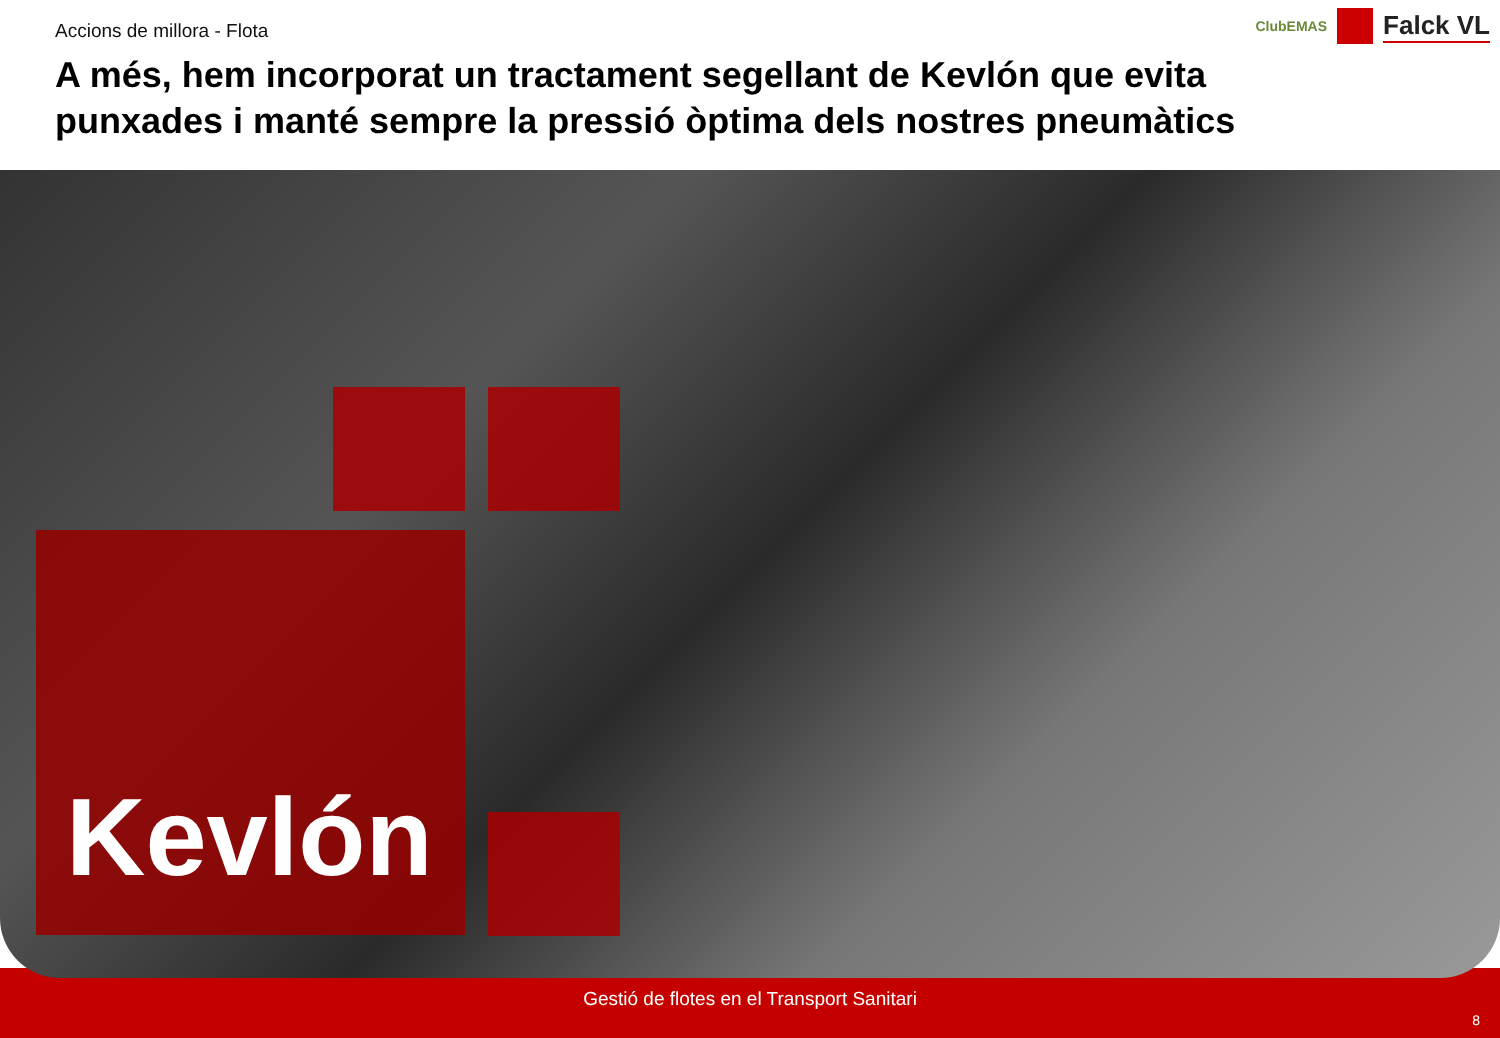Gestió de flotes en el Transport Sanitari
8
Accions de millora - Flota
A més, hem incorporat un tractament segellant de Kevlón que evita punxades i manté sempre la pressió òptima dels nostres pneumàtics
ClubEMAS Falck VL
Kevlón